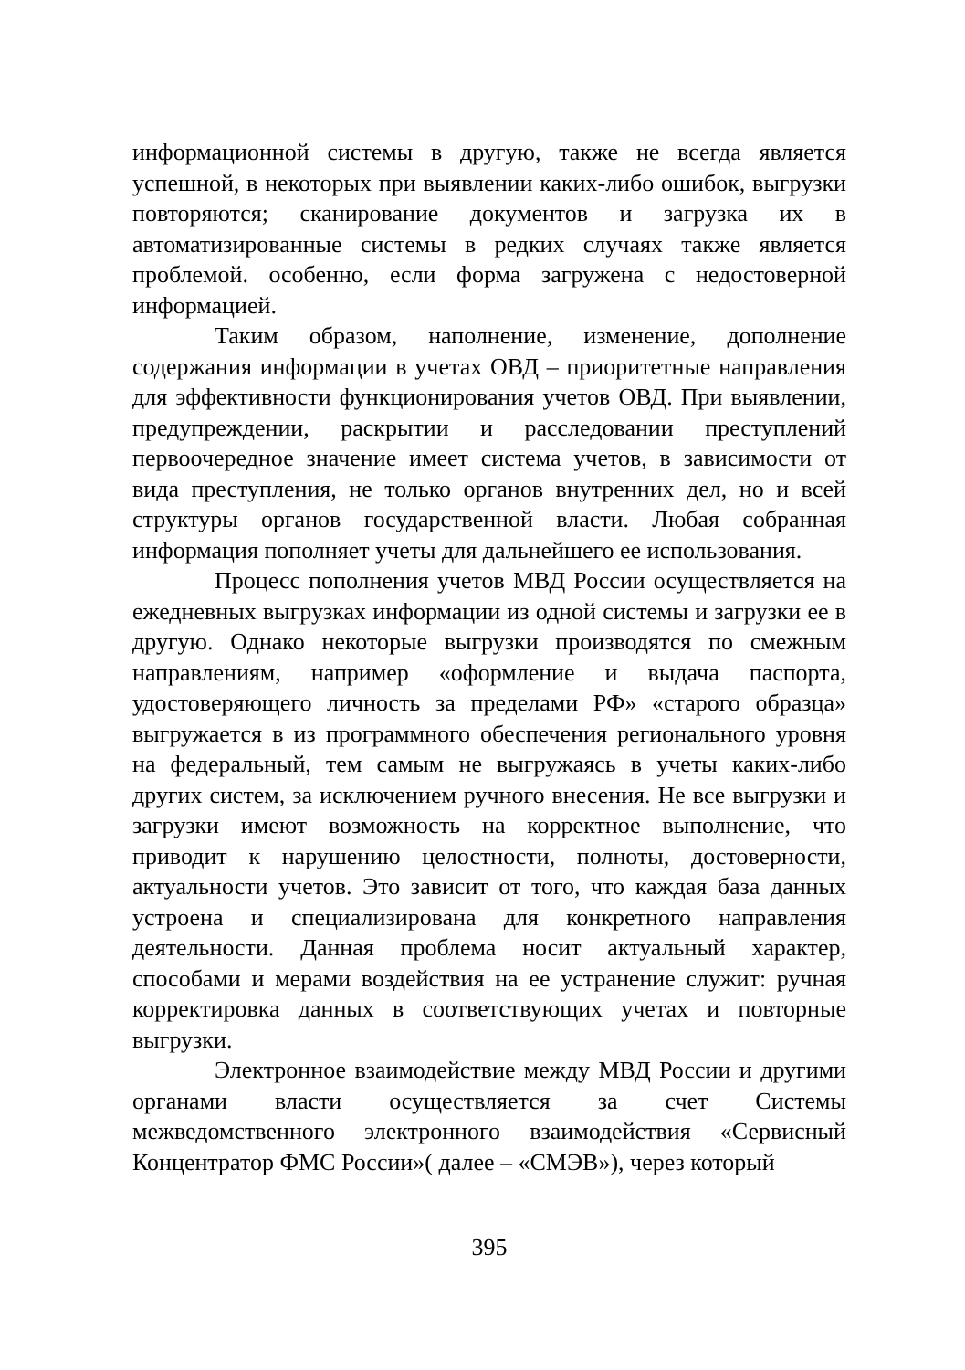информационной системы в другую, также не всегда является успешной, в некоторых при выявлении каких-либо ошибок, выгрузки повторяются; сканирование документов и загрузка их в автоматизированные системы в редких случаях также является проблемой. особенно, если форма загружена с недостоверной информацией.
Таким образом, наполнение, изменение, дополнение содержания информации в учетах ОВД – приоритетные направления для эффективности функционирования учетов ОВД. При выявлении, предупреждении, раскрытии и расследовании преступлений первоочередное значение имеет система учетов, в зависимости от вида преступления, не только органов внутренних дел, но и всей структуры органов государственной власти. Любая собранная информация пополняет учеты для дальнейшего ее использования.
Процесс пополнения учетов МВД России осуществляется на ежедневных выгрузках информации из одной системы и загрузки ее в другую. Однако некоторые выгрузки производятся по смежным направлениям, например «оформление и выдача паспорта, удостоверяющего личность за пределами РФ» «старого образца» выгружается в из программного обеспечения регионального уровня на федеральный, тем самым не выгружаясь в учеты каких-либо других систем, за исключением ручного внесения. Не все выгрузки и загрузки имеют возможность на корректное выполнение, что приводит к нарушению целостности, полноты, достоверности, актуальности учетов. Это зависит от того, что каждая база данных устроена и специализирована для конкретного направления деятельности. Данная проблема носит актуальный характер, способами и мерами воздействия на ее устранение служит: ручная корректировка данных в соответствующих учетах и повторные выгрузки.
Электронное взаимодействие между МВД России и другими органами власти осуществляется за счет Системы межведомственного электронного взаимодействия «Сервисный Концентратор ФМС России»( далее – «СМЭВ»), через который
395